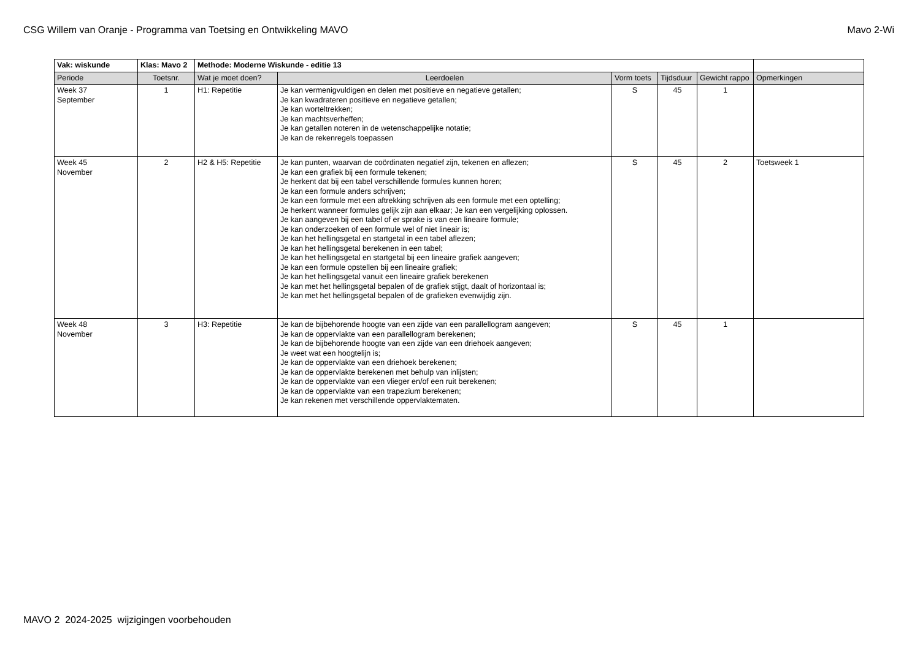CSG Willem van Oranje - Programma van Toetsing en Ontwikkeling MAVO Mavo 2-Wi
| Vak: wiskunde | Klas: Mavo 2 | Methode: Moderne Wiskunde - editie 13 | | | | | |
| Periode | Toetsnr. | Wat je moet doen? | Leerdoelen | Vorm toets | Tijdsduur | Gewicht rappo | Opmerkingen |
| Week 37 September | 1 | H1: Repetitie | Je kan vermenigvuldigen en delen met positieve en negatieve getallen; Je kan kwadrateren positieve en negatieve getallen; Je kan worteltrekken; Je kan machtsverheffen; Je kan getallen noteren in de wetenschappelijke notatie; Je kan de rekenregels toepassen | S | 45 | 1 | |
| Week 45 November | 2 | H2 & H5: Repetitie | Je kan punten, waarvan de coördinaten negatief zijn, tekenen en aflezen; Je kan een grafiek bij een formule tekenen; Je herkent dat bij een tabel verschillende formules kunnen horen; Je kan een formule anders schrijven; Je kan een formule met een aftrekking schrijven als een formule met een optelling; Je herkent wanneer formules gelijk zijn aan elkaar; Je kan een vergelijking oplossen. Je kan aangeven bij een tabel of er sprake is van een lineaire formule; Je kan onderzoeken of een formule wel of niet lineair is; Je kan het hellingsgetal en startgetal in een tabel aflezen; Je kan het hellingsgetal berekenen in een tabel; Je kan het hellingsgetal en startgetal bij een lineaire grafiek aangeven; Je kan een formule opstellen bij een lineaire grafiek; Je kan het hellingsgetal vanuit een lineaire grafiek berekenen Je kan met het hellingsgetal bepalen of de grafiek stijgt, daalt of horizontaal is; Je kan met het hellingsgetal bepalen of de grafieken evenwijdig zijn. | S | 45 | 2 | Toetsweek 1 |
| Week 48 November | 3 | H3: Repetitie | Je kan de bijbehorende hoogte van een zijde van een parallellogram aangeven; Je kan de oppervlakte van een parallellogram berekenen; Je kan de bijbehorende hoogte van een zijde van een driehoek aangeven; Je weet wat een hoogtelijn is; Je kan de oppervlakte van een driehoek berekenen; Je kan de oppervlakte berekenen met behulp van inlijsten; Je kan de oppervlakte van een vlieger en/of een ruit berekenen; Je kan de oppervlakte van een trapezium berekenen; Je kan rekenen met verschillende oppervlaktematen. | S | 45 | 1 | |
MAVO 2 2024-2025 wijzigingen voorbehouden